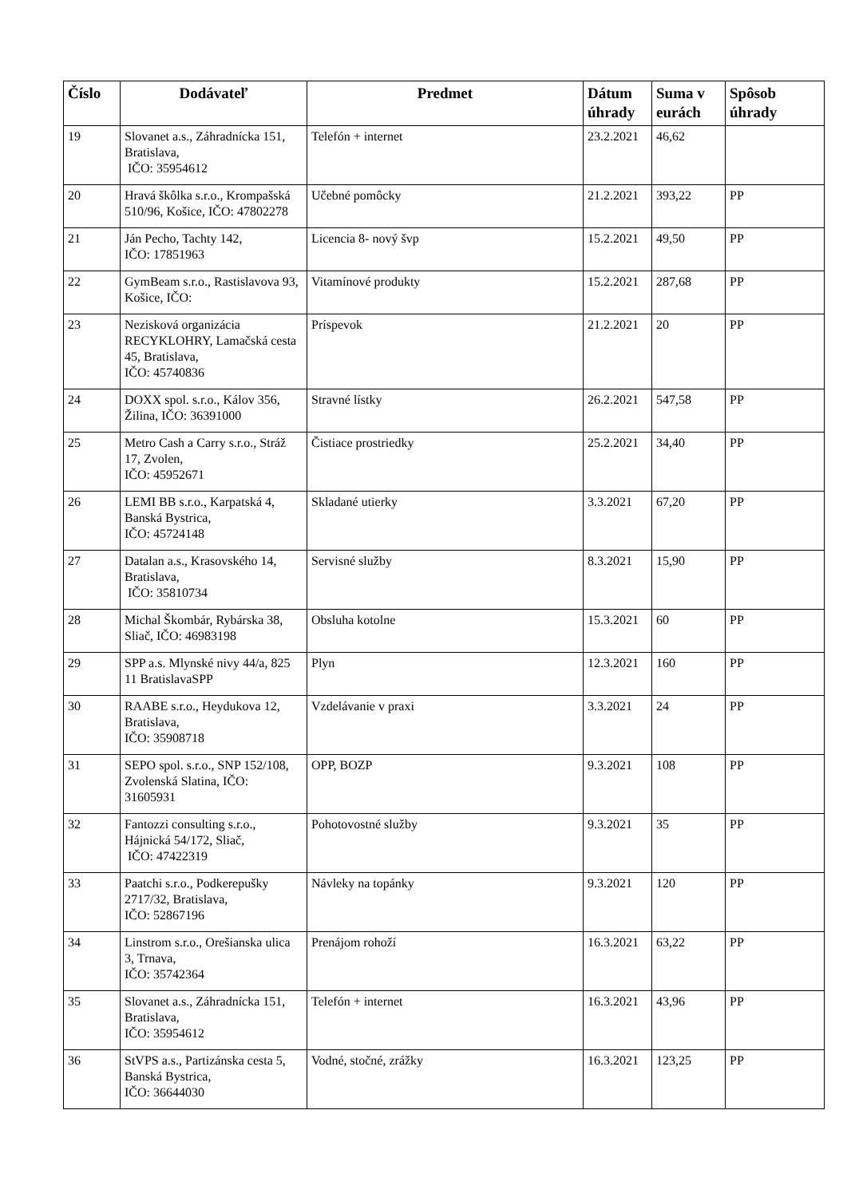| Číslo | Dodávateľ | Predmet | Dátum úhrady | Suma v eurách | Spôsob úhrady |
| --- | --- | --- | --- | --- | --- |
| 19 | Slovanet a.s., Záhradnícka 151, Bratislava, IČO: 35954612 | Telefón + internet | 23.2.2021 | 46,62 | |
| 20 | Hravá škôlka s.r.o., Krompašská 510/96, Košice, IČO: 47802278 | Učebné pomôcky | 21.2.2021 | 393,22 | PP |
| 21 | Ján Pecho, Tachty 142, IČO: 17851963 | Licencia 8- nový švp | 15.2.2021 | 49,50 | PP |
| 22 | GymBeam s.r.o., Rastislavova 93, Košice, IČO: | Vitamínové produkty | 15.2.2021 | 287,68 | PP |
| 23 | Nezisková organizácia RECYKLOHRY, Lamačská cesta 45, Bratislava, IČO: 45740836 | Príspevok | 21.2.2021 | 20 | PP |
| 24 | DOXX spol. s.r.o., Kálov 356, Žilina, IČO: 36391000 | Stravné lístky | 26.2.2021 | 547,58 | PP |
| 25 | Metro Cash a Carry s.r.o., Stráž 17, Zvolen, IČO: 45952671 | Čistiace prostriedky | 25.2.2021 | 34,40 | PP |
| 26 | LEMI BB s.r.o., Karpatská 4, Banská Bystrica, IČO: 45724148 | Skladané utierky | 3.3.2021 | 67,20 | PP |
| 27 | Datalan a.s., Krasovského 14, Bratislava, IČO: 35810734 | Servisné služby | 8.3.2021 | 15,90 | PP |
| 28 | Michal Škombár, Rybárska 38, Sliač, IČO: 46983198 | Obsluha kotolne | 15.3.2021 | 60 | PP |
| 29 | SPP a.s. Mlynské nivy 44/a, 825 11 BratislavaSPP | Plyn | 12.3.2021 | 160 | PP |
| 30 | RAABE s.r.o., Heydukova 12, Bratislava, IČO: 35908718 | Vzdelávanie v praxi | 3.3.2021 | 24 | PP |
| 31 | SEPO spol. s.r.o., SNP 152/108, Zvolenská Slatina, IČO: 31605931 | OPP, BOZP | 9.3.2021 | 108 | PP |
| 32 | Fantozzi consulting s.r.o., Hájnická 54/172, Sliač, IČO: 47422319 | Pohotovostné služby | 9.3.2021 | 35 | PP |
| 33 | Paatchi s.r.o., Podkerepušky 2717/32, Bratislava, IČO: 52867196 | Návleky na topánky | 9.3.2021 | 120 | PP |
| 34 | Linstrom s.r.o., Orešianska ulica 3, Trnava, IČO: 35742364 | Prenájom rohoží | 16.3.2021 | 63,22 | PP |
| 35 | Slovanet a.s., Záhradnícka 151, Bratislava, IČO: 35954612 | Telefón + internet | 16.3.2021 | 43,96 | PP |
| 36 | StVPS a.s., Partizánska cesta 5, Banská Bystrica, IČO: 36644030 | Vodné, stočné, zrážky | 16.3.2021 | 123,25 | PP |